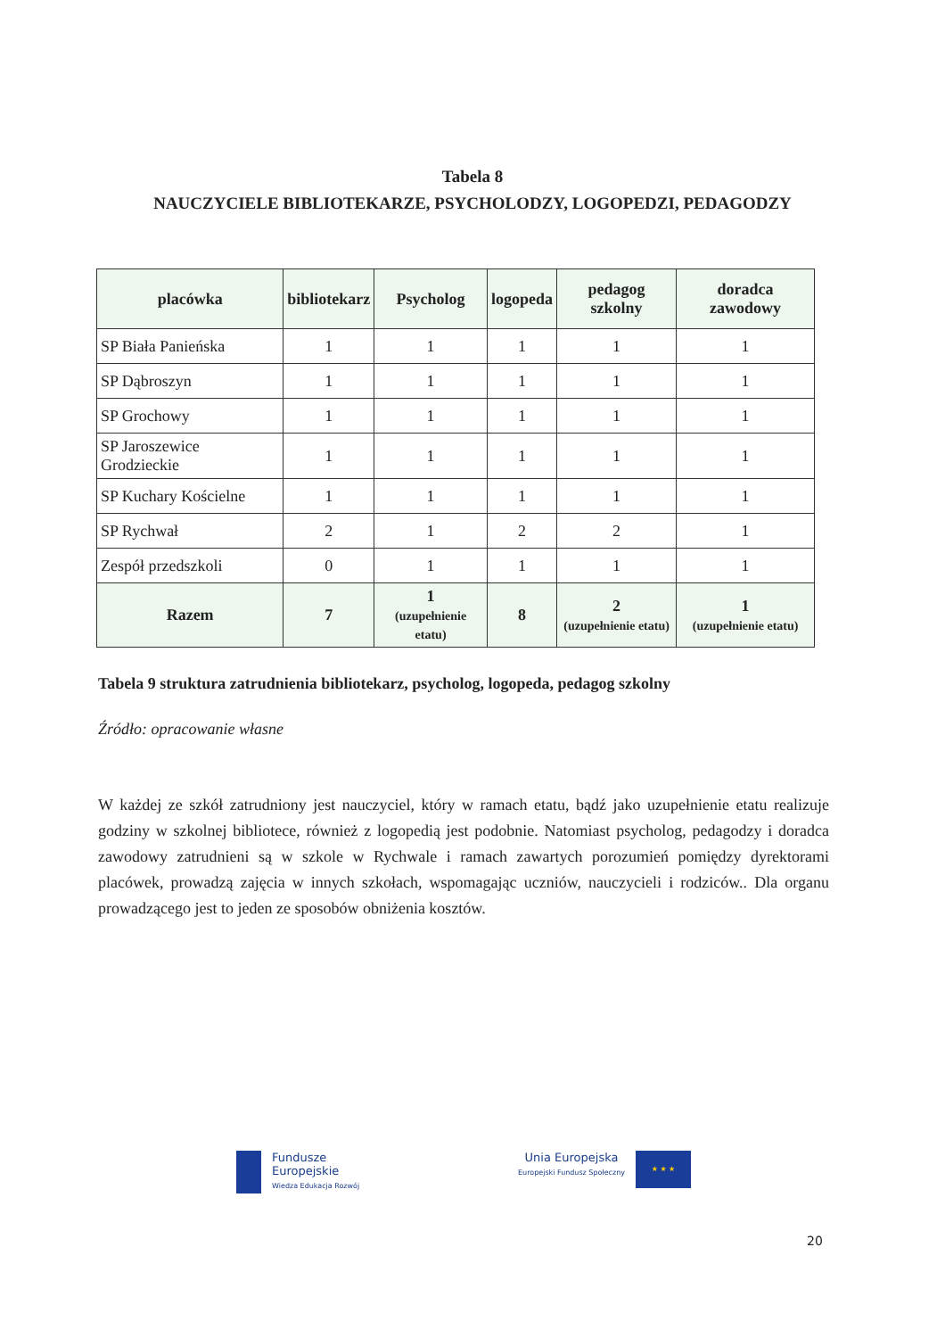Tabela 8
NAUCZYCIELE BIBLIOTEKARZE, PSYCHOLODZY, LOGOPEDZI, PEDAGODZY
| placówka | bibliotekarz | Psycholog | logopeda | pedagog szkolny | doradca zawodowy |
| --- | --- | --- | --- | --- | --- |
| SP Biała Panieńska | 1 | 1 | 1 | 1 | 1 |
| SP Dąbroszyn | 1 | 1 | 1 | 1 | 1 |
| SP Grochowy | 1 | 1 | 1 | 1 | 1 |
| SP Jaroszewice Grodzieckie | 1 | 1 | 1 | 1 | 1 |
| SP Kuchary Kościelne | 1 | 1 | 1 | 1 | 1 |
| SP Rychwał | 2 | 1 | 2 | 2 | 1 |
| Zespół przedszkoli | 0 | 1 | 1 | 1 | 1 |
| Razem | 7 | 1 (uzupełnienie etatu) | 8 | 2 (uzupełnienie etatu) | 1 (uzupełnienie etatu) |
Tabela 9 struktura zatrudnienia bibliotekarz, psycholog, logopeda, pedagog szkolny
Źródło: opracowanie własne
W każdej ze szkół zatrudniony jest nauczyciel, który w ramach etatu, bądź jako uzupełnienie etatu realizuje godziny w szkolnej bibliotece, również z logopedią jest podobnie. Natomiast psycholog, pedagodzy i doradca zawodowy zatrudnieni są w szkole w Rychwale i ramach zawartych porozumień pomiędzy dyrektorami placówek, prowadzą zajęcia w innych szkołach, wspomagając uczniów, nauczycieli i rodziców.. Dla organu prowadzącego jest to jeden ze sposobów obniżenia kosztów.
Fundusze
Europejskie
Wiedza Edukacja Rozwój
Unia Europejska
Europejski Fundusz Społeczny
★ ★ ★
20